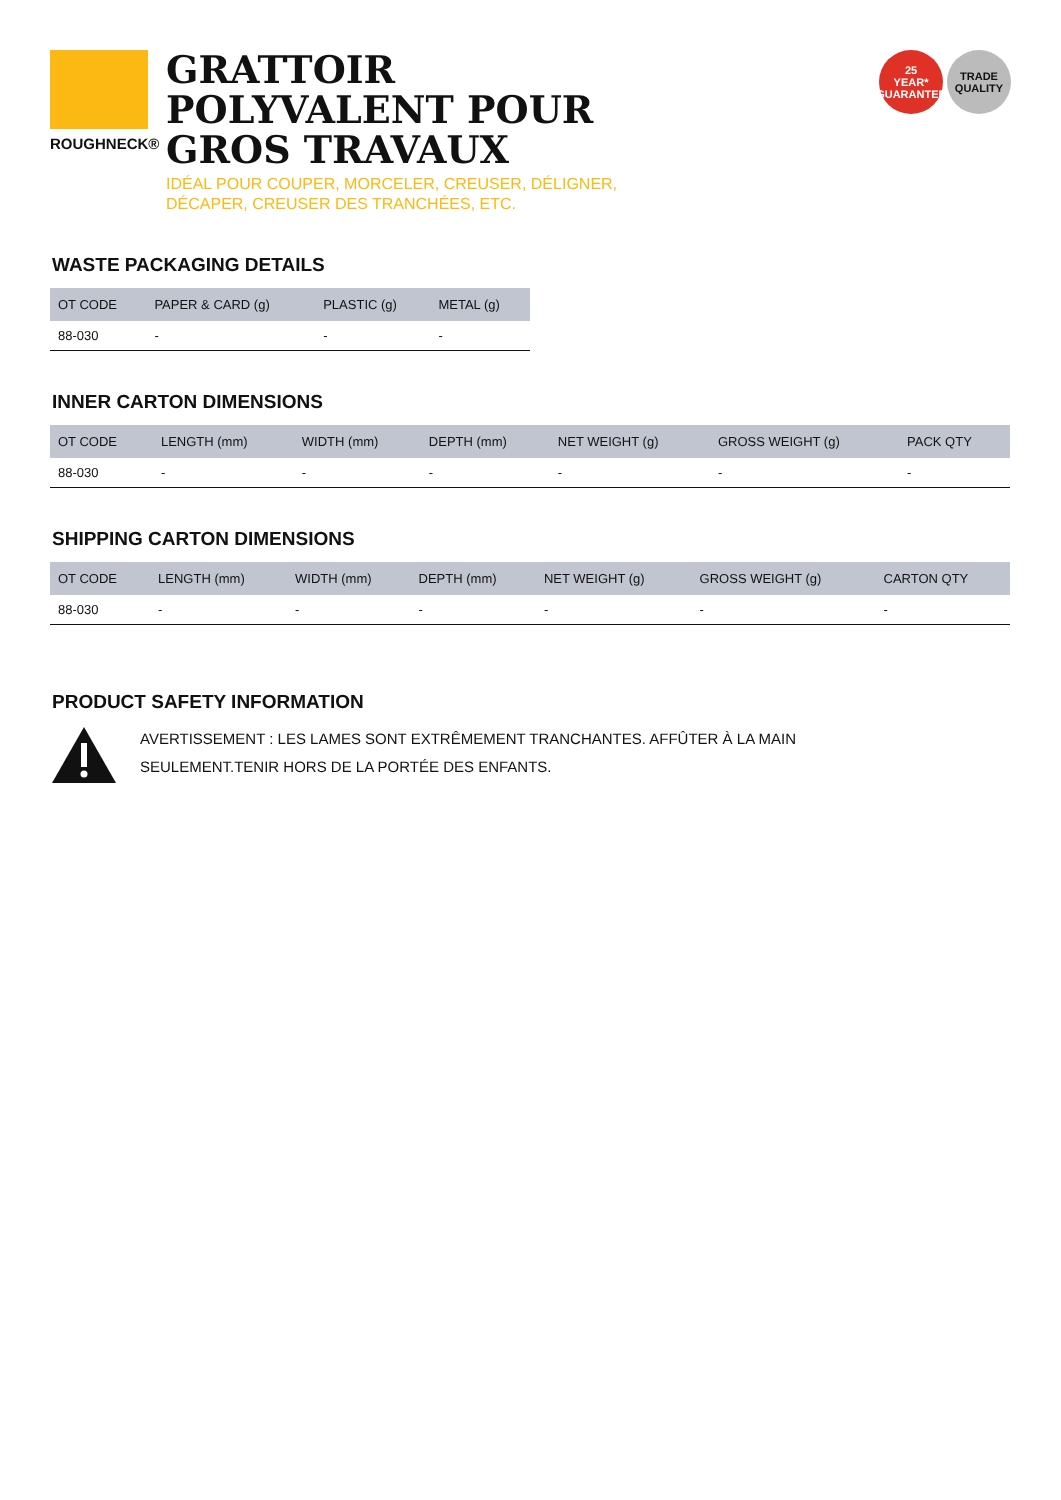ROUGHNECK®
GRATTOIR
POLYVALENT POUR
GROS TRAVAUX
IDÉAL POUR COUPER, MORCELER, CREUSER, DÉLIGNER,
DÉCAPER, CREUSER DES TRANCHÉES, ETC.
25
YEAR*
GUARANTEE
TRADE
QUALITY
WASTE PACKAGING DETAILS
| OT CODE | PAPER & CARD (g) | PLASTIC (g) | METAL (g) |
| --- | --- | --- | --- |
| 88-030 | - | - | - |
INNER CARTON DIMENSIONS
| OT CODE | LENGTH (mm) | WIDTH (mm) | DEPTH (mm) | NET WEIGHT (g) | GROSS WEIGHT (g) | PACK QTY |
| --- | --- | --- | --- | --- | --- | --- |
| 88-030 | - | - | - | - | - | - |
SHIPPING CARTON DIMENSIONS
| OT CODE | LENGTH (mm) | WIDTH (mm) | DEPTH (mm) | NET WEIGHT (g) | GROSS WEIGHT (g) | CARTON QTY |
| --- | --- | --- | --- | --- | --- | --- |
| 88-030 | - | - | - | - | - | - |
PRODUCT SAFETY INFORMATION
AVERTISSEMENT : LES LAMES SONT EXTRÊMEMENT TRANCHANTES. AFFÛTER À LA MAIN SEULEMENT.TENIR HORS DE LA PORTÉE DES ENFANTS.